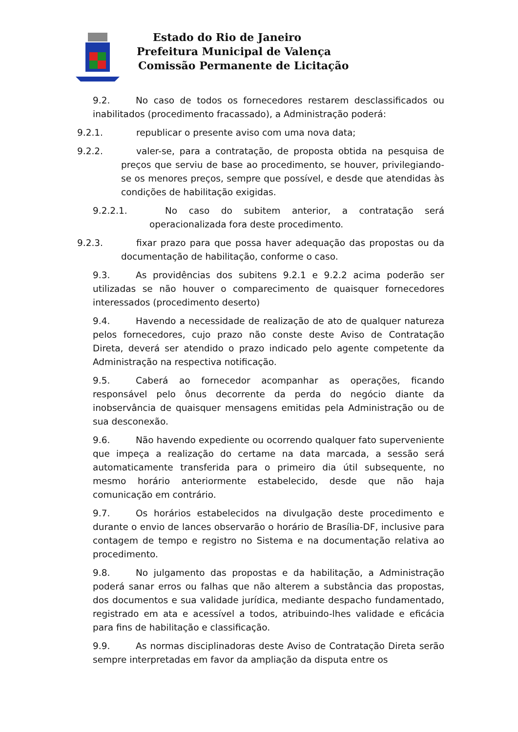Estado do Rio de Janeiro
Prefeitura Municipal de Valença
Comissão Permanente de Licitação
9.2. No caso de todos os fornecedores restarem desclassificados ou inabilitados (procedimento fracassado), a Administração poderá:
9.2.1. republicar o presente aviso com uma nova data;
9.2.2. valer-se, para a contratação, de proposta obtida na pesquisa de preços que serviu de base ao procedimento, se houver, privilegiando-se os menores preços, sempre que possível, e desde que atendidas às condições de habilitação exigidas.
9.2.2.1. No caso do subitem anterior, a contratação será operacionalizada fora deste procedimento.
9.2.3. fixar prazo para que possa haver adequação das propostas ou da documentação de habilitação, conforme o caso.
9.3. As providências dos subitens 9.2.1 e 9.2.2 acima poderão ser utilizadas se não houver o comparecimento de quaisquer fornecedores interessados (procedimento deserto)
9.4. Havendo a necessidade de realização de ato de qualquer natureza pelos fornecedores, cujo prazo não conste deste Aviso de Contratação Direta, deverá ser atendido o prazo indicado pelo agente competente da Administração na respectiva notificação.
9.5. Caberá ao fornecedor acompanhar as operações, ficando responsável pelo ônus decorrente da perda do negócio diante da inobservância de quaisquer mensagens emitidas pela Administração ou de sua desconexão.
9.6. Não havendo expediente ou ocorrendo qualquer fato superveniente que impeça a realização do certame na data marcada, a sessão será automaticamente transferida para o primeiro dia útil subsequente, no mesmo horário anteriormente estabelecido, desde que não haja comunicação em contrário.
9.7. Os horários estabelecidos na divulgação deste procedimento e durante o envio de lances observarão o horário de Brasília-DF, inclusive para contagem de tempo e registro no Sistema e na documentação relativa ao procedimento.
9.8. No julgamento das propostas e da habilitação, a Administração poderá sanar erros ou falhas que não alterem a substância das propostas, dos documentos e sua validade jurídica, mediante despacho fundamentado, registrado em ata e acessível a todos, atribuindo-lhes validade e eficácia para fins de habilitação e classificação.
9.9. As normas disciplinadoras deste Aviso de Contratação Direta serão sempre interpretadas em favor da ampliação da disputa entre os